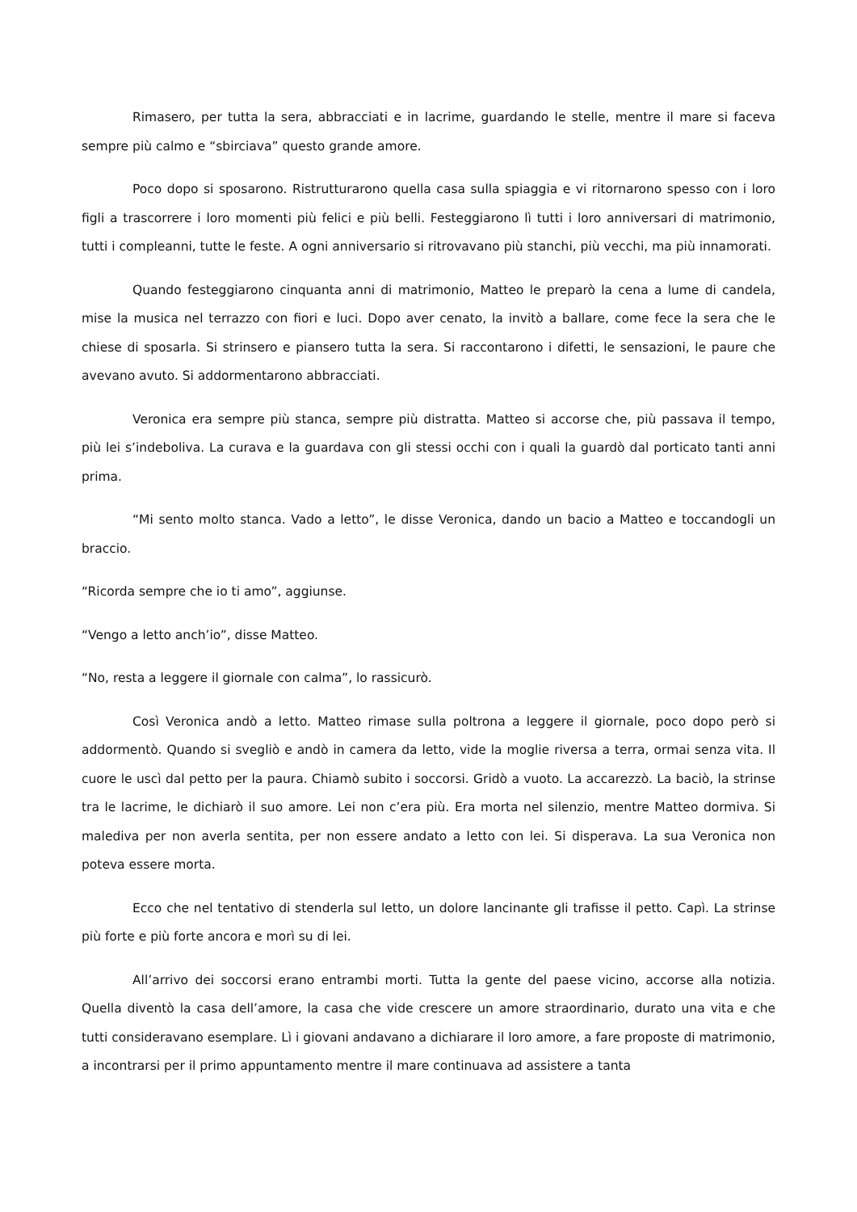Rimasero, per tutta la sera, abbracciati e in lacrime, guardando le stelle, mentre il mare si faceva sempre più calmo e “sbirciava” questo grande amore.
Poco dopo si sposarono. Ristrutturarono quella casa sulla spiaggia e vi ritornarono spesso con i loro figli a trascorrere i loro momenti più felici e più belli. Festeggiarono lì tutti i loro anniversari di matrimonio, tutti i compleanni, tutte le feste. A ogni anniversario si ritrovavano più stanchi, più vecchi, ma più innamorati.
Quando festeggiarono cinquanta anni di matrimonio, Matteo le preparò la cena a lume di candela, mise la musica nel terrazzo con fiori e luci. Dopo aver cenato, la invitò a ballare, come fece la sera che le chiese di sposarla. Si strinsero e piansero tutta la sera. Si raccontarono i difetti, le sensazioni, le paure che avevano avuto. Si addormentarono abbracciati.
Veronica era sempre più stanca, sempre più distratta. Matteo si accorse che, più passava il tempo, più lei s’indeboliva. La curava e la guardava con gli stessi occhi con i quali la guardò dal porticato tanti anni prima.
“Mi sento molto stanca. Vado a letto”, le disse Veronica, dando un bacio a Matteo e toccandogli un braccio.
“Ricorda sempre che io ti amo”, aggiunse.
“Vengo a letto anch’io”, disse Matteo.
“No, resta a leggere il giornale con calma”, lo rassicurò.
Così Veronica andò a letto. Matteo rimase sulla poltrona a leggere il giornale, poco dopo però si addormentò. Quando si svegliò e andò in camera da letto, vide la moglie riversa a terra, ormai senza vita. Il cuore le uscì dal petto per la paura. Chiamò subito i soccorsi. Gridò a vuoto. La accarezzò. La baciò, la strinse tra le lacrime, le dichiarò il suo amore. Lei non c’era più. Era morta nel silenzio, mentre Matteo dormiva. Si malediva per non averla sentita, per non essere andato a letto con lei. Si disperava. La sua Veronica non poteva essere morta.
Ecco che nel tentativo di stenderla sul letto, un dolore lancinante gli trafisse il petto. Capì. La strinse più forte e più forte ancora e morì su di lei.
All’arrivo dei soccorsi erano entrambi morti. Tutta la gente del paese vicino, accorse alla notizia. Quella diventò la casa dell’amore, la casa che vide crescere un amore straordinario, durato una vita e che tutti consideravano esemplare. Lì i giovani andavano a dichiarare il loro amore, a fare proposte di matrimonio, a incontrarsi per il primo appuntamento mentre il mare continuava ad assistere a tanta